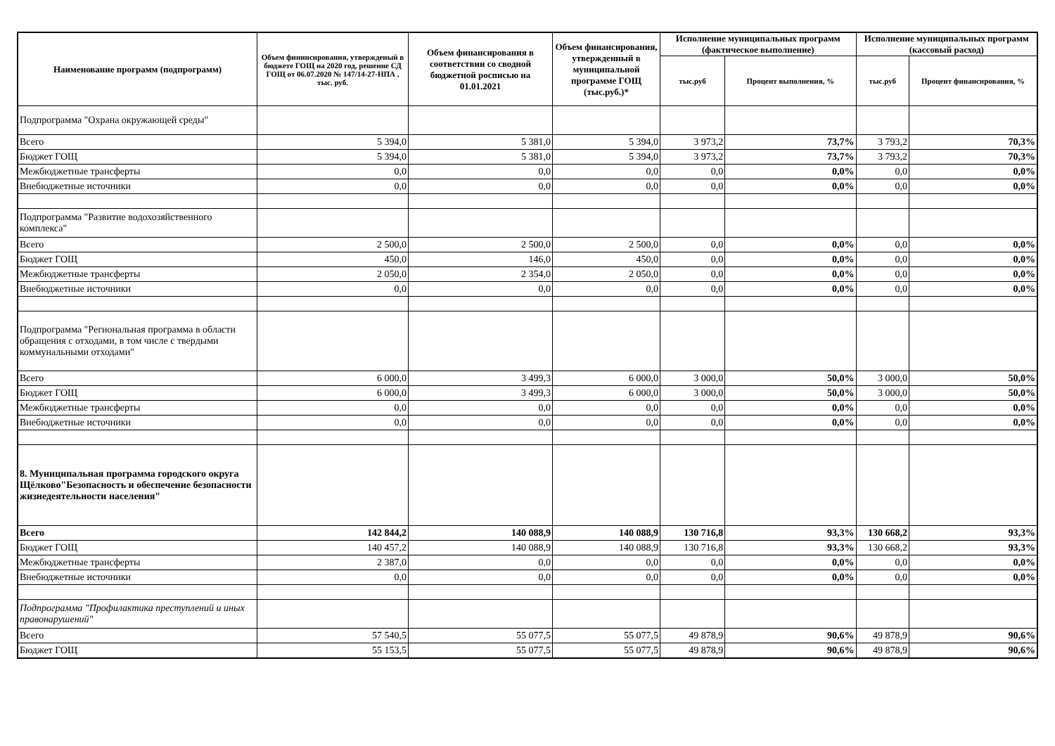| Наименование программ (подпрограмм) | Объем фининсирования, утвержденый в бюджете ГОЩ на 2020 год, решение СД ГОЩ от 06.07.2020 № 147/14-27-НПА , тыс. руб. | Объем финансирования в соответствии со сводной бюджетной росписью на 01.01.2021 | Объем финансирования, утвержденный в муниципальной программе ГОЩ (тыс.руб.)* | Исполнение муниципальных программ (фактическое выполнение) | | Исполнение муниципальных программ (кассовый расход) | |
| --- | --- | --- | --- | --- | --- | --- | --- |
| | | | | тыс.руб | Процент выполнения, % | тыс.руб | Процент финансирования, % |
| Подпрограмма "Охрана окружающей среды" | | | | | | | |
| Всего | 5 394,0 | 5 381,0 | 5 394,0 | 3 973,2 | 73,7% | 3 793,2 | 70,3% |
| Бюджет ГОЩ | 5 394,0 | 5 381,0 | 5 394,0 | 3 973,2 | 73,7% | 3 793,2 | 70,3% |
| Межбюджетные трансферты | 0,0 | 0,0 | 0,0 | 0,0 | 0,0% | 0,0 | 0,0% |
| Внебюджетные источники | 0,0 | 0,0 | 0,0 | 0,0 | 0,0% | 0,0 | 0,0% |
| Подпрограмма "Развитие водохозяйственного комплекса" | | | | | | | |
| Всего | 2 500,0 | 2 500,0 | 2 500,0 | 0,0 | 0,0% | 0,0 | 0,0% |
| Бюджет ГОЩ | 450,0 | 146,0 | 450,0 | 0,0 | 0,0% | 0,0 | 0,0% |
| Межбюджетные трансферты | 2 050,0 | 2 354,0 | 2 050,0 | 0,0 | 0,0% | 0,0 | 0,0% |
| Внебюджетные источники | 0,0 | 0,0 | 0,0 | 0,0 | 0,0% | 0,0 | 0,0% |
| Подпрограмма "Региональная программа в области обращения с отходами, в том числе с твердыми коммунальными отходами" | | | | | | | |
| Всего | 6 000,0 | 3 499,3 | 6 000,0 | 3 000,0 | 50,0% | 3 000,0 | 50,0% |
| Бюджет ГОЩ | 6 000,0 | 3 499,3 | 6 000,0 | 3 000,0 | 50,0% | 3 000,0 | 50,0% |
| Межбюджетные трансферты | 0,0 | 0,0 | 0,0 | 0,0 | 0,0% | 0,0 | 0,0% |
| Внебюджетные источники | 0,0 | 0,0 | 0,0 | 0,0 | 0,0% | 0,0 | 0,0% |
| 8. Муниципальная программа городского округа Щёлково"Безопасность и обеспечение безопасности жизнедеятельности населения" | | | | | | | |
| Всего | 142 844,2 | 140 088,9 | 140 088,9 | 130 716,8 | 93,3% | 130 668,2 | 93,3% |
| Бюджет ГОЩ | 140 457,2 | 140 088,9 | 140 088,9 | 130 716,8 | 93,3% | 130 668,2 | 93,3% |
| Межбюджетные трансферты | 2 387,0 | 0,0 | 0,0 | 0,0 | 0,0% | 0,0 | 0,0% |
| Внебюджетные источники | 0,0 | 0,0 | 0,0 | 0,0 | 0,0% | 0,0 | 0,0% |
| Подпрограмма "Профилактика преступлений и иных правонарушений" | | | | | | | |
| Всего | 57 540,5 | 55 077,5 | 55 077,5 | 49 878,9 | 90,6% | 49 878,9 | 90,6% |
| Бюджет ГОЩ | 55 153,5 | 55 077,5 | 55 077,5 | 49 878,9 | 90,6% | 49 878,9 | 90,6% |